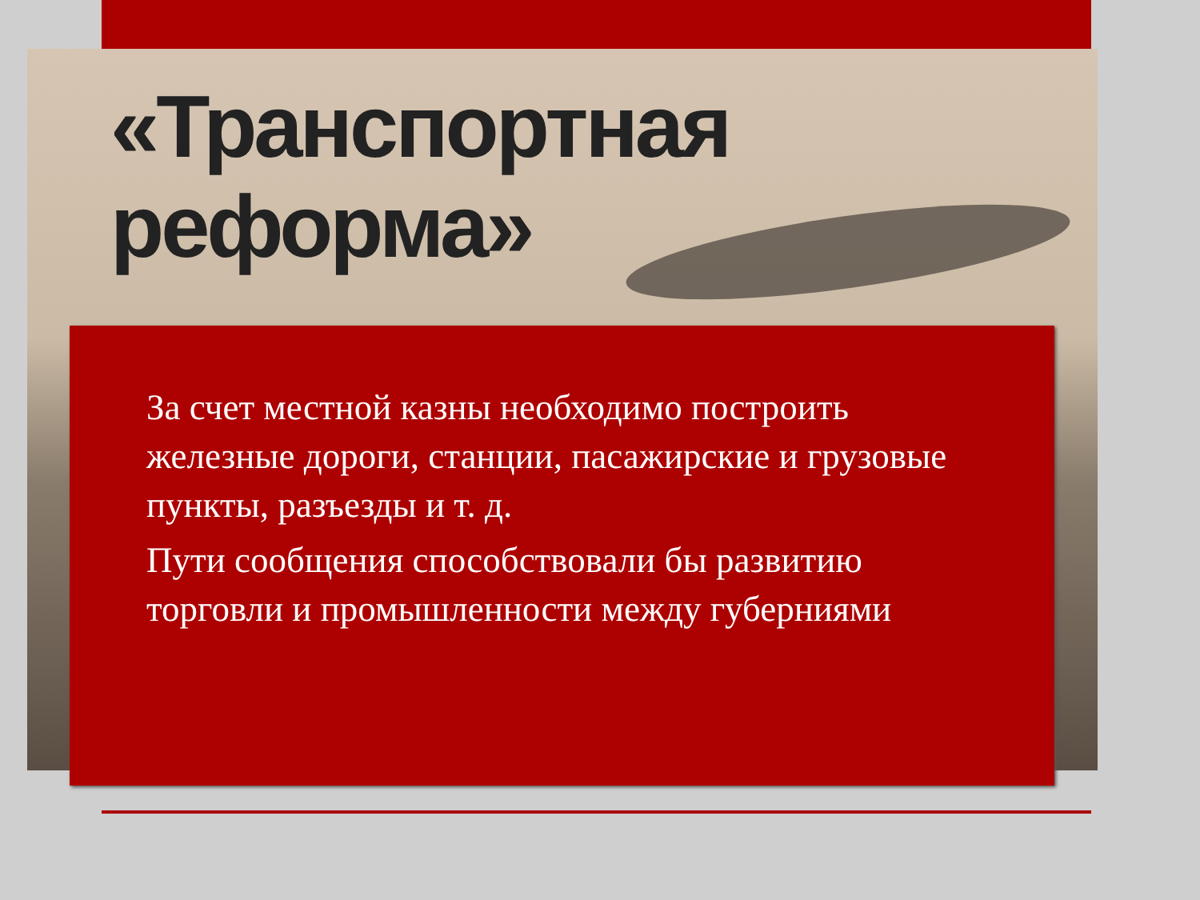«Транспортная
реформа»
За счет местной казны необходимо построить железные дороги, станции, пасажирские и грузовые пункты, разъезды и т. д.
Пути сообщения способствовали бы развитию торговли и промышленности между губерниями